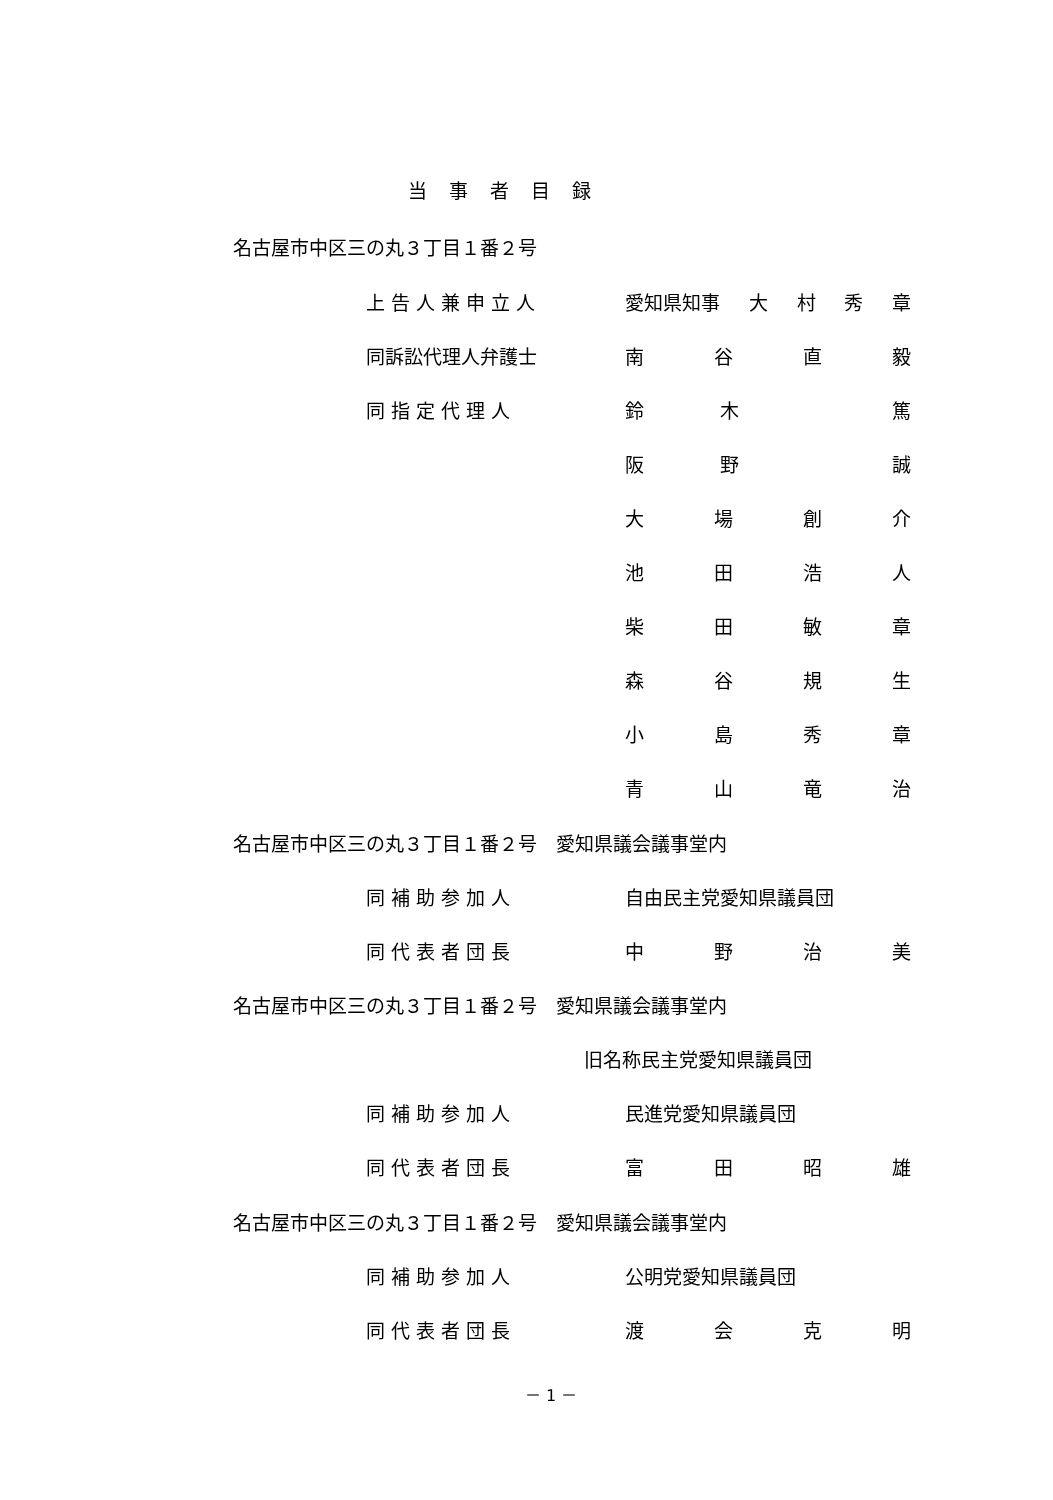当事者目録
名古屋市中区三の丸３丁目１番２号
上告人兼申立人 愛知県知事 大村秀章
同訴訟代理人弁護士 南谷直毅
同指定代理人 鈴木 篤
阪野 誠
大場創介
池田浩人
柴田敏章
森谷規生
小島秀章
青山竜治
名古屋市中区三の丸３丁目１番２号　愛知県議会議事堂内
同補助参加人 自由民主党愛知県議員団
同代表者団長 中野治美
名古屋市中区三の丸３丁目１番２号　愛知県議会議事堂内
旧名称民主党愛知県議員団
同補助参加人 民進党愛知県議員団
同代表者団長 富田昭雄
名古屋市中区三の丸３丁目１番２号　愛知県議会議事堂内
同補助参加人 公明党愛知県議員団
同代表者団長 渡会克明
－ 1 －